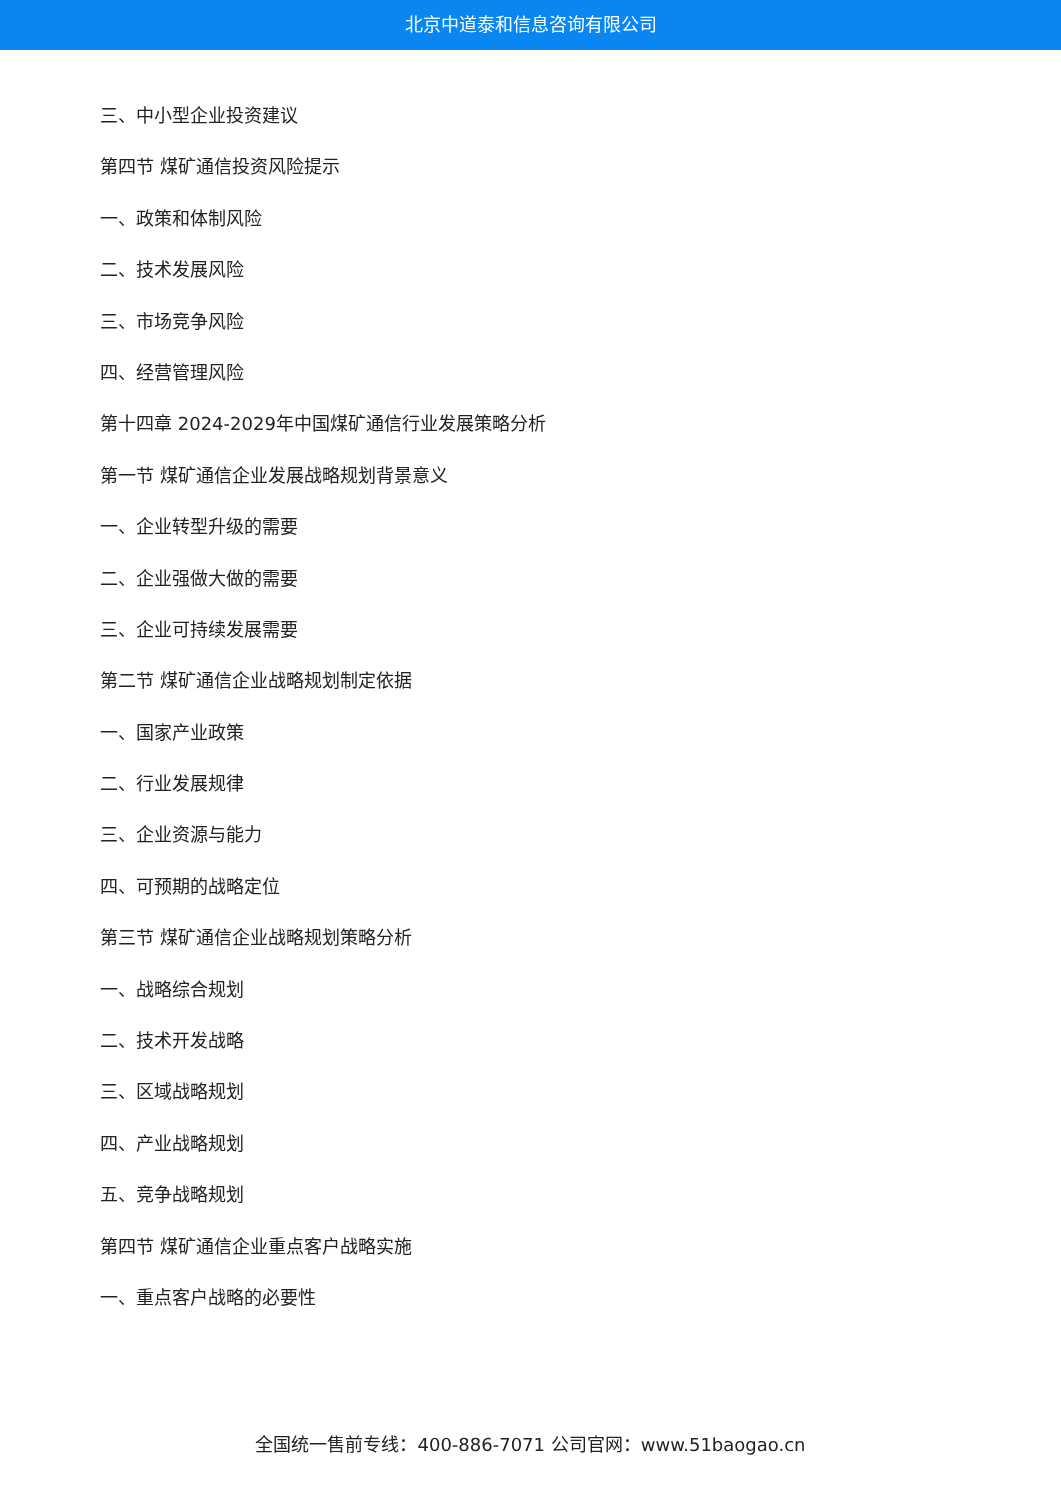北京中道泰和信息咨询有限公司
三、中小型企业投资建议
第四节 煤矿通信投资风险提示
一、政策和体制风险
二、技术发展风险
三、市场竞争风险
四、经营管理风险
第十四章 2024-2029年中国煤矿通信行业发展策略分析
第一节 煤矿通信企业发展战略规划背景意义
一、企业转型升级的需要
二、企业强做大做的需要
三、企业可持续发展需要
第二节 煤矿通信企业战略规划制定依据
一、国家产业政策
二、行业发展规律
三、企业资源与能力
四、可预期的战略定位
第三节 煤矿通信企业战略规划策略分析
一、战略综合规划
二、技术开发战略
三、区域战略规划
四、产业战略规划
五、竞争战略规划
第四节 煤矿通信企业重点客户战略实施
一、重点客户战略的必要性
全国统一售前专线：400-886-7071 公司官网：www.51baogao.cn